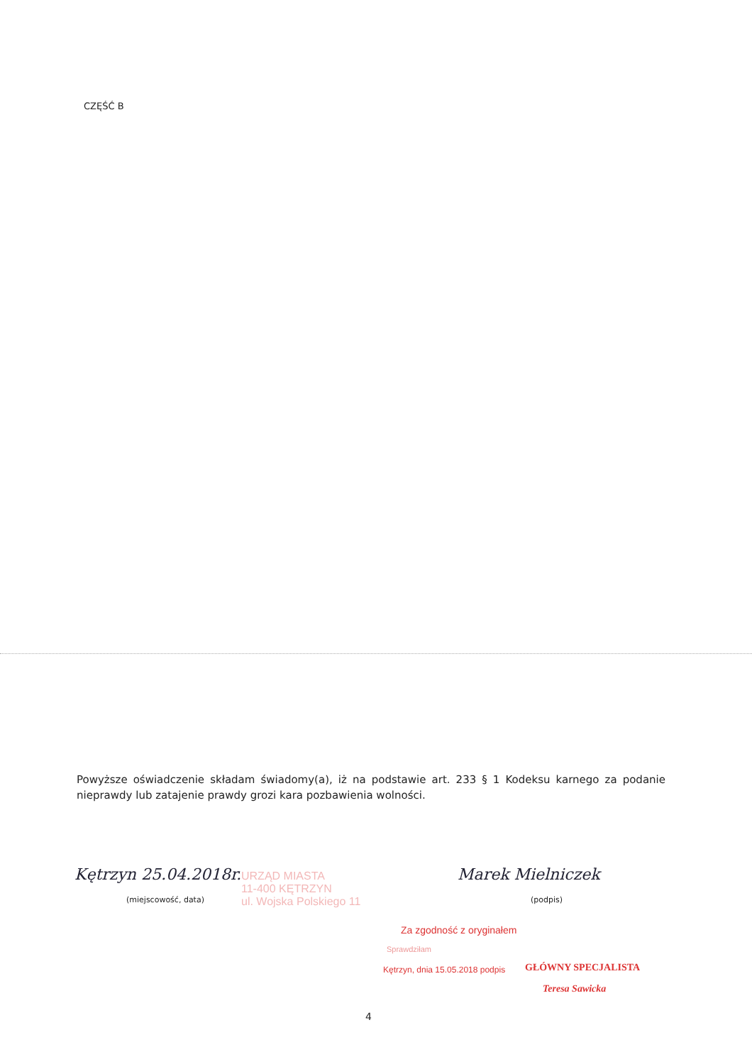CZĘŚĆ B
Powyższe oświadczenie składam świadomy(a), iż na podstawie art. 233 § 1 Kodeksu karnego za podanie nieprawdy lub zatajenie prawdy grozi kara pozbawienia wolności.
Kętrzyn 25.04.2018r.
(miejscowość, data)
Marek Mielniczek
(podpis)
URZĄD MIASTA
11-400 KĘTRZYN
ul. Wojska Polskiego 11
Za zgodność z oryginałem
Sprawdziłam
Kętrzyn, dnia 15.05.2018 podpis
GŁÓWNY SPECJALISTA
Teresa Sawicka
4